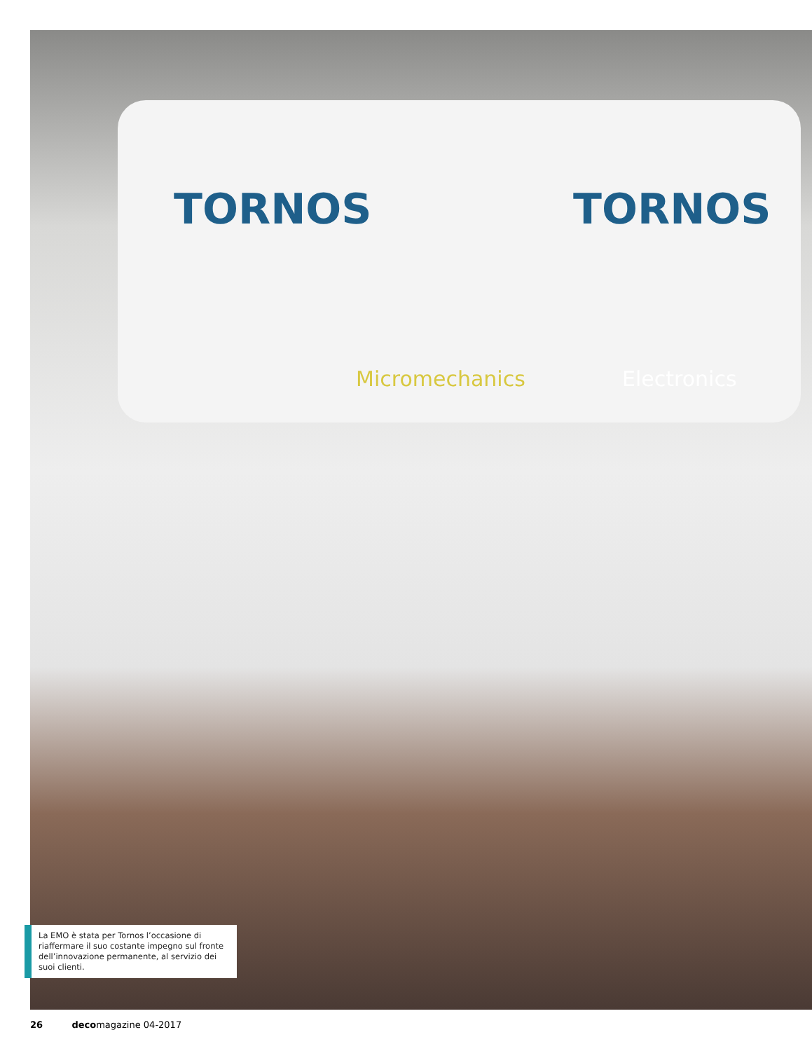TORNOS TORNOS
Micromechanics Electronics
La EMO è stata per Tornos l’occasione di riaffermare il suo costante impegno sul fronte dell’innovazione permanente, al servizio dei suoi clienti.
26 decomagazine 04-2017